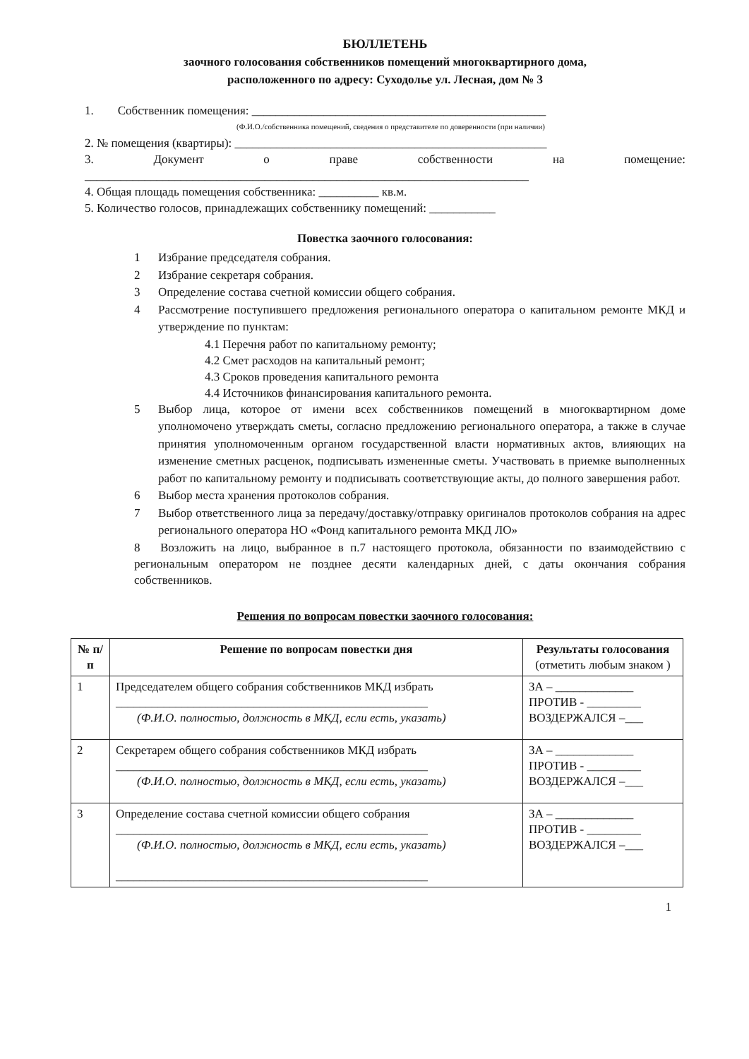БЮЛЛЕТЕНЬ
заочного голосования собственников помещений многоквартирного дома,
расположенного по адресу: Суходолье ул. Лесная, дом № 3
1. Собственник помещения: _________________________________________________
(Ф.И.О./собственника помещений, сведения о представителе по доверенности (при наличии)
2. № помещения (квартиры): ____________________________________________________
3. Документ о праве собственности на помещение:
__________________________________________________________________________
4. Общая площадь помещения собственника: __________ кв.м.
5. Количество голосов, принадлежащих собственнику помещений: ___________
Повестка заочного голосования:
1 Избрание председателя собрания.
2 Избрание секретаря собрания.
3 Определение состава счетной комиссии общего собрания.
4 Рассмотрение поступившего предложения регионального оператора о капитальном ремонте МКД и утверждение по пунктам:
4.1 Перечня работ по капитальному ремонту;
4.2 Смет расходов на капитальный ремонт;
4.3 Сроков проведения капитального ремонта
4.4 Источников финансирования капитального ремонта.
5 Выбор лица, которое от имени всех собственников помещений в многоквартирном доме уполномочено утверждать сметы, согласно предложению регионального оператора, а также в случае принятия уполномоченным органом государственной власти нормативных актов, влияющих на изменение сметных расценок, подписывать измененные сметы. Участвовать в приемке выполненных работ по капитальному ремонту и подписывать соответствующие акты, до полного завершения работ.
6 Выбор места хранения протоколов собрания.
7 Выбор ответственного лица за передачу/доставку/отправку оригиналов протоколов собрания на адрес регионального оператора НО «Фонд капитального ремонта МКД ЛО»
8 Возложить на лицо, выбранное в п.7 настоящего протокола, обязанности по взаимодействию с региональным оператором не позднее десяти календарных дней, с даты окончания собрания собственников.
Решения по вопросам повестки заочного голосования:
| № п/п | Решение по вопросам повестки дня | Результаты голосования (отметить любым знаком ) |
| --- | --- | --- |
| 1 | Председателем общего собрания собственников МКД избрать ____________________________________________________ (Ф.И.О. полностью, должность в МКД, если есть, указать) | ЗА – _____________ ПРОТИВ - _________ ВОЗДЕРЖАЛСЯ –___ |
| 2 | Секретарем общего собрания собственников МКД избрать ____________________________________________________ (Ф.И.О. полностью, должность в МКД, если есть, указать) | ЗА – _____________ ПРОТИВ - _________ ВОЗДЕРЖАЛСЯ –___ |
| 3 | Определение состава счетной комиссии общего собрания ____________________________________________________ (Ф.И.О. полностью, должность в МКД, если есть, указать) ____________________________________________________ | ЗА – _____________ ПРОТИВ - _________ ВОЗДЕРЖАЛСЯ –___ |
1